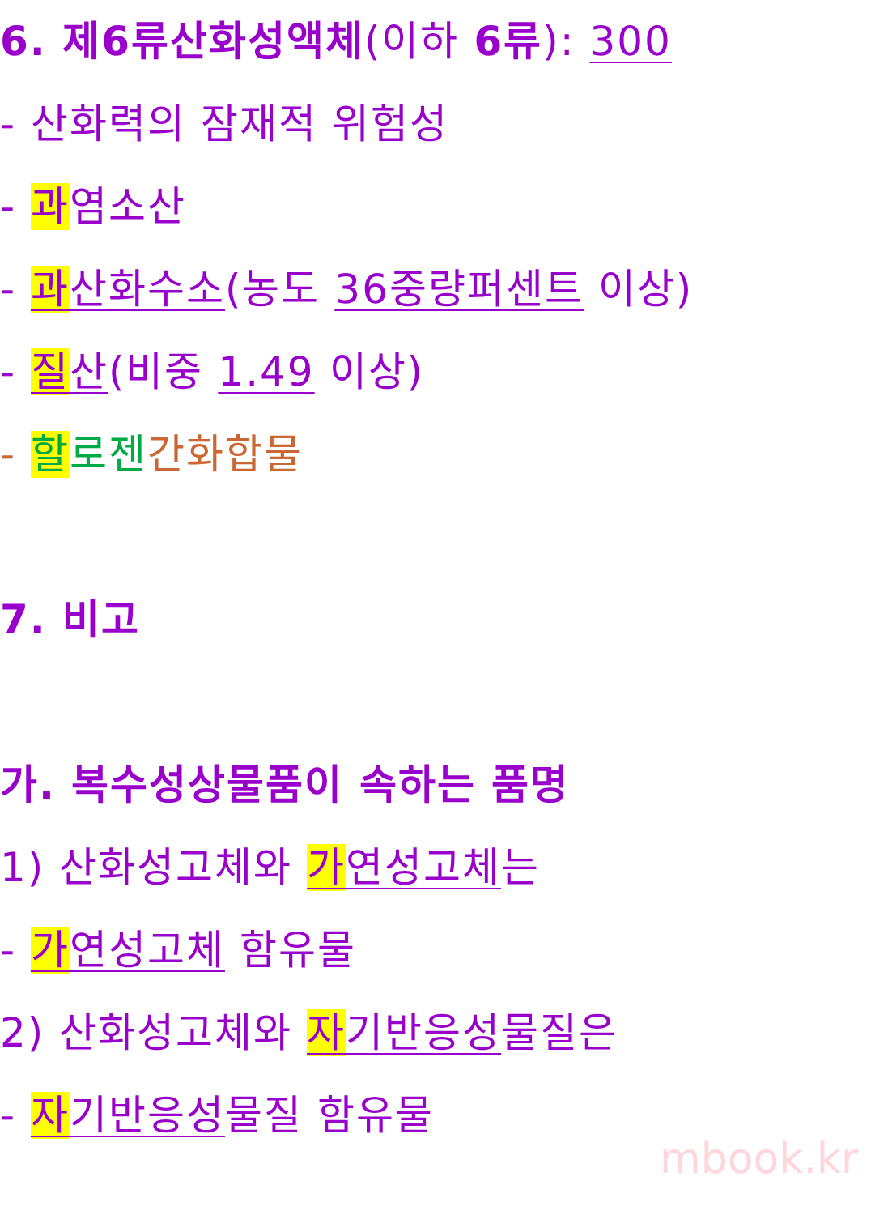6. 제6류산화성액체(이하 6류): 300
- 산화력의 잠재적 위험성
- 과염소산
- 과산화수소(농도 36중량퍼센트 이상)
- 질산(비중 1.49 이상)
- 할로젠 간화합물
7. 비고
가. 복수성상물품이 속하는 품명
1) 산화성고체와 가연성고체는
- 가연성고체 함유물
2) 산화성고체와 자기반응성물질은
- 자기반응성물질 함유물
mbook.kr